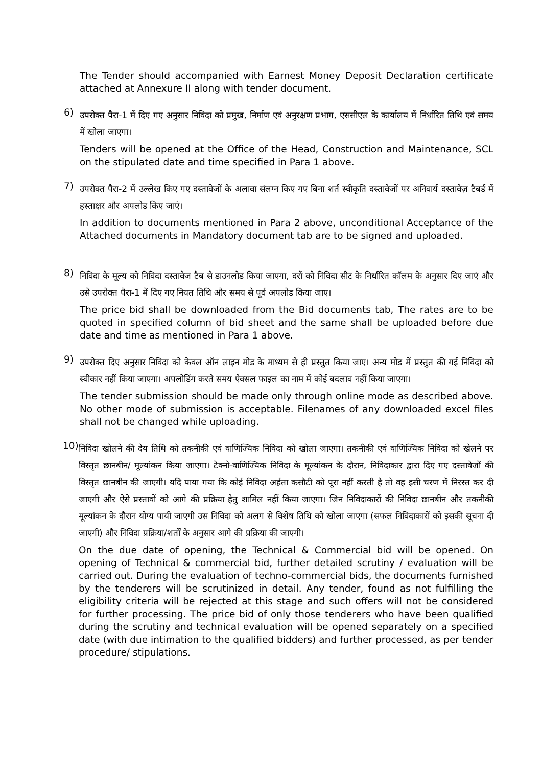The Tender should accompanied with Earnest Money Deposit Declaration certificate attached at Annexure II along with tender document.
6)
उपरोक्त पैरा-1 में दिए गए अनुसार निविदा को प्रमुख, निर्माण एवं अनुरक्षण प्रभाग, एससीएल के कार्यालय में निर्धारित तिथि एवं समय में खोला जाएगा।
Tenders will be opened at the Office of the Head, Construction and Maintenance, SCL on the stipulated date and time specified in Para 1 above.
7)
उपरोक्त पैरा-2 में उल्लेख किए गए दस्तावेजों के अलावा संलग्न किए गए बिना शर्त स्वीकृति दस्तावेजों पर अनिवार्य दस्तावेज़ टैबर्ड में हस्ताक्षर और अपलोड किए जाएं।
In addition to documents mentioned in Para 2 above, unconditional Acceptance of the Attached documents in Mandatory document tab are to be signed and uploaded.
8)
निविदा के मूल्य को निविदा दस्तावेज टैब से डाउनलोड किया जाएगा, दरों को निविदा सीट के निर्धारित कॉलम के अनुसार दिए जाएं और उसे उपरोक्त पैरा-1 में दिए गए नियत तिथि और समय से पूर्व अपलोड किया जाए।
The price bid shall be downloaded from the Bid documents tab, The rates are to be quoted in specified column of bid sheet and the same shall be uploaded before due date and time as mentioned in Para 1 above.
9)
उपरोक्त दिए अनुसार निविदा को केवल ऑन लाइन मोड के माध्यम से ही प्रस्तुत किया जाए। अन्य मोड में प्रस्तुत की गई निविदा को स्वीकार नहीं किया जाएगा। अपलोडिंग करते समय ऐक्सल फाइल का नाम में कोई बदलाव नहीं किया जाएगा।
The tender submission should be made only through online mode as described above. No other mode of submission is acceptable. Filenames of any downloaded excel files shall not be changed while uploading.
10)
निविदा खोलने की देय तिथि को तकनीकी एवं वाणिज्यिक निविदा को खोला जाएगा। तकनीकी एवं वाणिज्यिक निविदा को खेलने पर विस्तृत छानबीन/ मूल्यांकन किया जाएगा। टेक्नो-वाणिज्यिक निविदा के मूल्यांकन के दौरान, निविदाकार द्वारा दिए गए दस्तावेजों की विस्तृत छानबीन की जाएगी। यदि पाया गया कि कोई निविदा अर्हता कसौटी को पूरा नहीं करती है तो वह इसी चरण में निरस्त कर दी जाएगी और ऐसे प्रस्तावों को आगे की प्रक्रिया हेतु शामिल नहीं किया जाएगा। जिन निविदाकारों की निविदा छानबीन और तकनीकी मूल्यांकन के दौरान योग्य पायी जाएगी उस निविदा को अलग से विशेष तिथि को खोला जाएगा (सफल निविदाकारों को इसकी सूचना दी जाएगी) और निविदा प्रक्रिया/शर्तों के अनुसार आगे की प्रक्रिया की जाएगी।
On the due date of opening, the Technical & Commercial bid will be opened. On opening of Technical & commercial bid, further detailed scrutiny / evaluation will be carried out. During the evaluation of techno-commercial bids, the documents furnished by the tenderers will be scrutinized in detail. Any tender, found as not fulfilling the eligibility criteria will be rejected at this stage and such offers will not be considered for further processing. The price bid of only those tenderers who have been qualified during the scrutiny and technical evaluation will be opened separately on a specified date (with due intimation to the qualified bidders) and further processed, as per tender procedure/ stipulations.